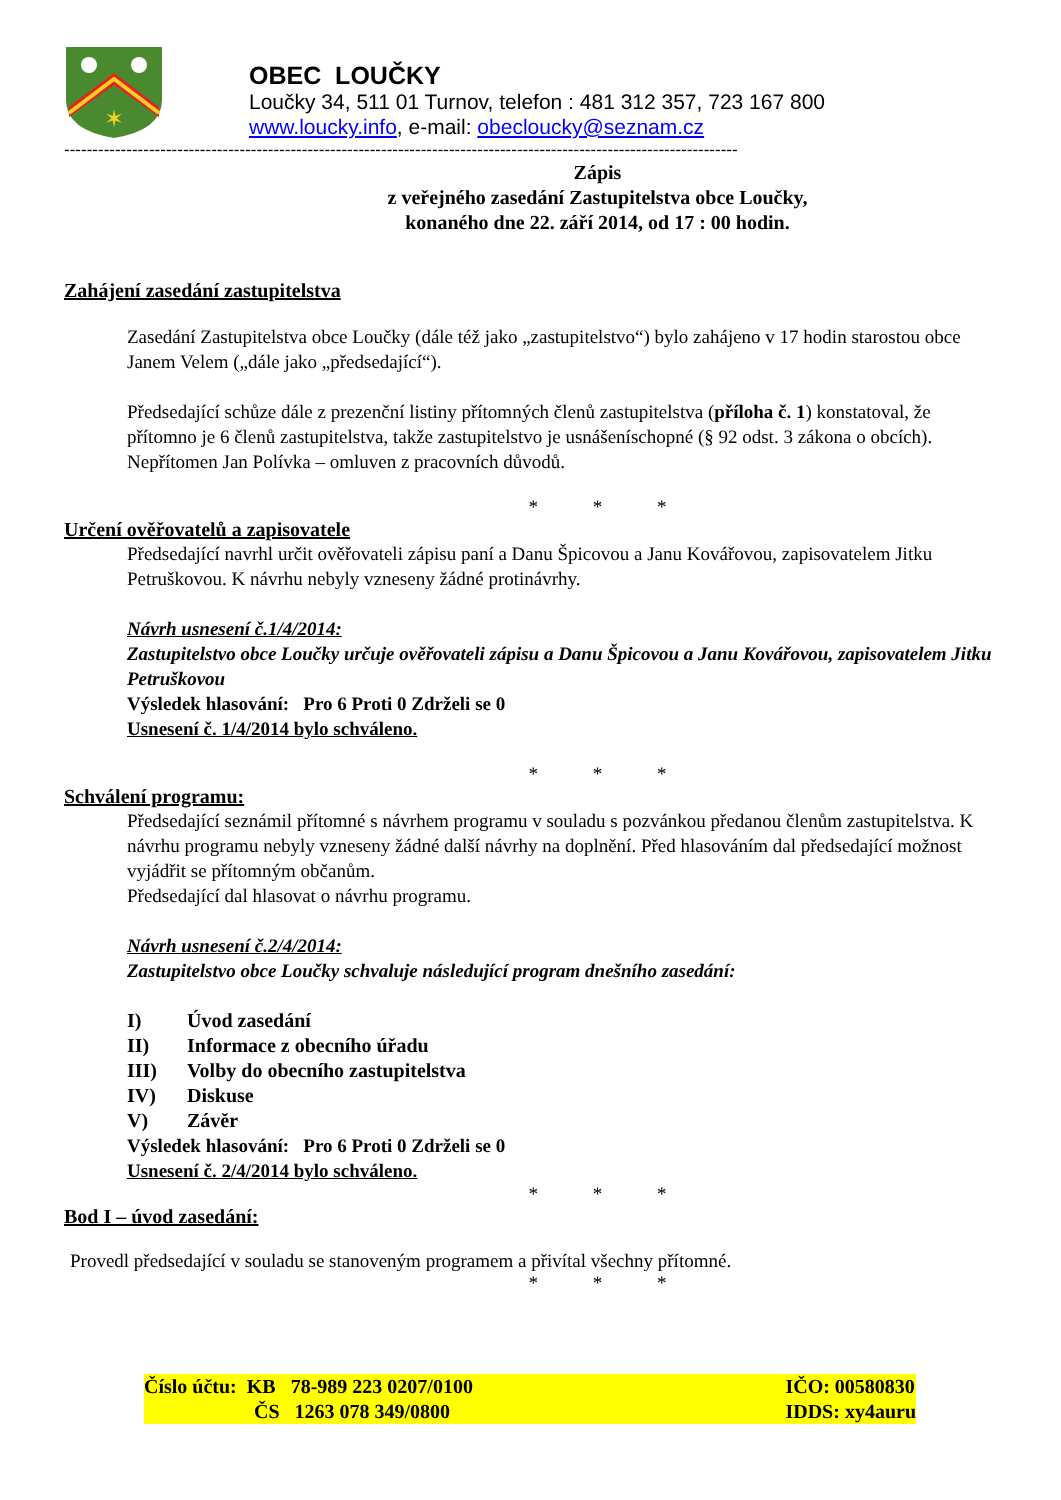✶
OBEC LOUČKY
Loučky 34, 511 01 Turnov, telefon : 481 312 357, 723 167 800
www.loucky.info, e-mail: obecloucky@seznam.cz
-----------------------------------------------------------------------------------------------------------------------
Zápis
z veřejného zasedání Zastupitelstva obce Loučky,
konaného dne 22. září 2014, od 17 : 00 hodin.
Zahájení zasedání zastupitelstva
Zasedání Zastupitelstva obce Loučky (dále též jako „zastupitelstvo“) bylo zahájeno v 17 hodin starostou obce Janem Velem („dále jako „předsedající“).
Předsedající schůze dále z prezenční listiny přítomných členů zastupitelstva (příloha č. 1) konstatoval, že přítomno je 6 členů zastupitelstva, takže zastupitelstvo je usnášeníschopné (§ 92 odst. 3 zákona o obcích). Nepřítomen Jan Polívka – omluven z pracovních důvodů.
* * *
Určení ověřovatelů a zapisovatele
Předsedající navrhl určit ověřovateli zápisu paní a Danu Špicovou a Janu Kovářovou, zapisovatelem Jitku Petruškovou. K návrhu nebyly vzneseny žádné protinávrhy.
Návrh usnesení č.1/4/2014:
Zastupitelstvo obce Loučky určuje ověřovateli zápisu a Danu Špicovou a Janu Kovářovou, zapisovatelem Jitku Petruškovou
Výsledek hlasování: Pro 6 Proti 0 Zdrželi se 0
Usnesení č. 1/4/2014 bylo schváleno.
* * *
Schválení programu:
Předsedající seznámil přítomné s návrhem programu v souladu s pozvánkou předanou členům zastupitelstva. K návrhu programu nebyly vzneseny žádné další návrhy na doplnění. Před hlasováním dal předsedající možnost vyjádřit se přítomným občanům.
Předsedající dal hlasovat o návrhu programu.
Návrh usnesení č.2/4/2014:
Zastupitelstvo obce Loučky schvaluje následující program dnešního zasedání:
| I) | Úvod zasedání |
| II) | Informace z obecního úřadu |
| III) | Volby do obecního zastupitelstva |
| IV) | Diskuse |
| V) | Závěr |
Výsledek hlasování: Pro 6 Proti 0 Zdrželi se 0
Usnesení č. 2/4/2014 bylo schváleno.
* * *
Bod I – úvod zasedání:
Provedl předsedající v souladu se stanoveným programem a přivítal všechny přítomné.
* * *
Číslo účtu: KB 78-989 223 0207/0100
ČS 1263 078 349/0800
IČO: 00580830
IDDS: xy4auru